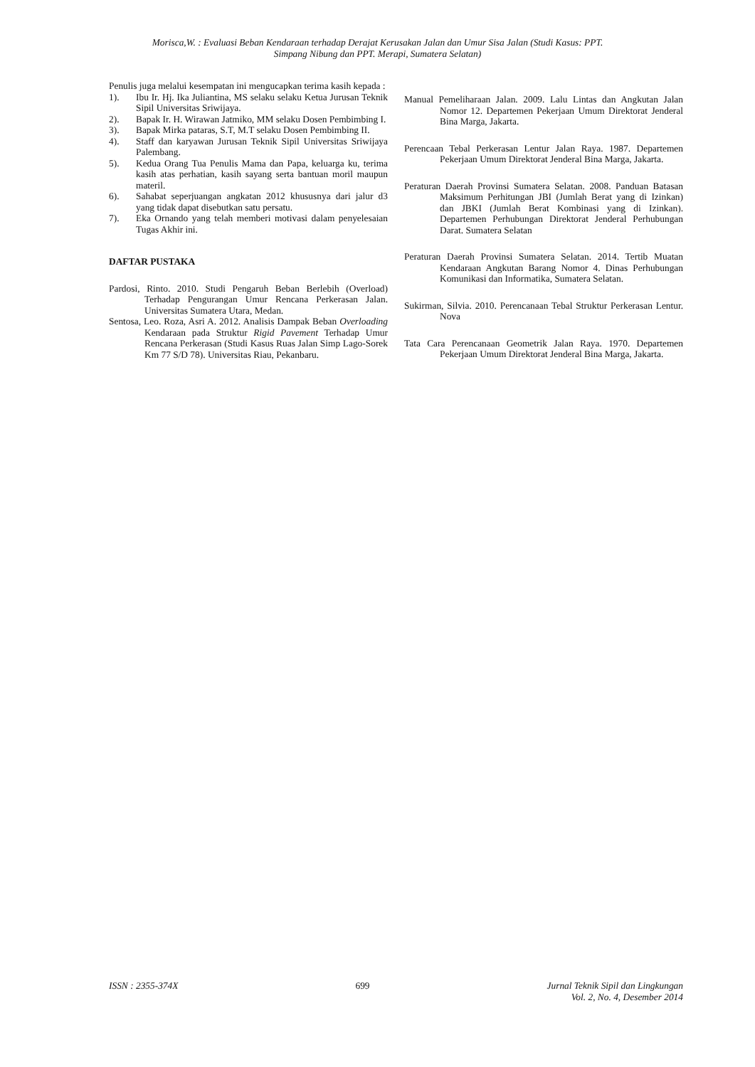Morisca,W. : Evaluasi Beban Kendaraan terhadap Derajat Kerusakan Jalan dan Umur Sisa Jalan (Studi Kasus: PPT.
Simpang Nibung dan PPT. Merapi, Sumatera Selatan)
Penulis juga melalui kesempatan ini mengucapkan terima kasih kepada :
1). Ibu Ir. Hj. Ika Juliantina, MS selaku selaku Ketua Jurusan Teknik Sipil Universitas Sriwijaya.
2). Bapak Ir. H. Wirawan Jatmiko, MM selaku Dosen Pembimbing I.
3). Bapak Mirka pataras, S.T, M.T selaku Dosen Pembimbing II.
4). Staff dan karyawan Jurusan Teknik Sipil Universitas Sriwijaya Palembang.
5). Kedua Orang Tua Penulis Mama dan Papa, keluarga ku, terima kasih atas perhatian, kasih sayang serta bantuan moril maupun materil.
6). Sahabat seperjuangan angkatan 2012 khususnya dari jalur d3 yang tidak dapat disebutkan satu persatu.
7). Eka Ornando yang telah memberi motivasi dalam penyelesaian Tugas Akhir ini.
DAFTAR PUSTAKA
Pardosi, Rinto. 2010. Studi Pengaruh Beban Berlebih (Overload) Terhadap Pengurangan Umur Rencana Perkerasan Jalan. Universitas Sumatera Utara, Medan.
Sentosa, Leo. Roza, Asri A. 2012. Analisis Dampak Beban Overloading Kendaraan pada Struktur Rigid Pavement Terhadap Umur Rencana Perkerasan (Studi Kasus Ruas Jalan Simp Lago-Sorek Km 77 S/D 78). Universitas Riau, Pekanbaru.
Manual Pemeliharaan Jalan. 2009. Lalu Lintas dan Angkutan Jalan Nomor 12. Departemen Pekerjaan Umum Direktorat Jenderal Bina Marga, Jakarta.
Perencaan Tebal Perkerasan Lentur Jalan Raya. 1987. Departemen Pekerjaan Umum Direktorat Jenderal Bina Marga, Jakarta.
Peraturan Daerah Provinsi Sumatera Selatan. 2008. Panduan Batasan Maksimum Perhitungan JBI (Jumlah Berat yang di Izinkan) dan JBKI (Jumlah Berat Kombinasi yang di Izinkan). Departemen Perhubungan Direktorat Jenderal Perhubungan Darat. Sumatera Selatan
Peraturan Daerah Provinsi Sumatera Selatan. 2014. Tertib Muatan Kendaraan Angkutan Barang Nomor 4. Dinas Perhubungan Komunikasi dan Informatika, Sumatera Selatan.
Sukirman, Silvia. 2010. Perencanaan Tebal Struktur Perkerasan Lentur. Nova
Tata Cara Perencanaan Geometrik Jalan Raya. 1970. Departemen Pekerjaan Umum Direktorat Jenderal Bina Marga, Jakarta.
ISSN : 2355-374X 699 Jurnal Teknik Sipil dan Lingkungan
Vol. 2, No. 4, Desember 2014